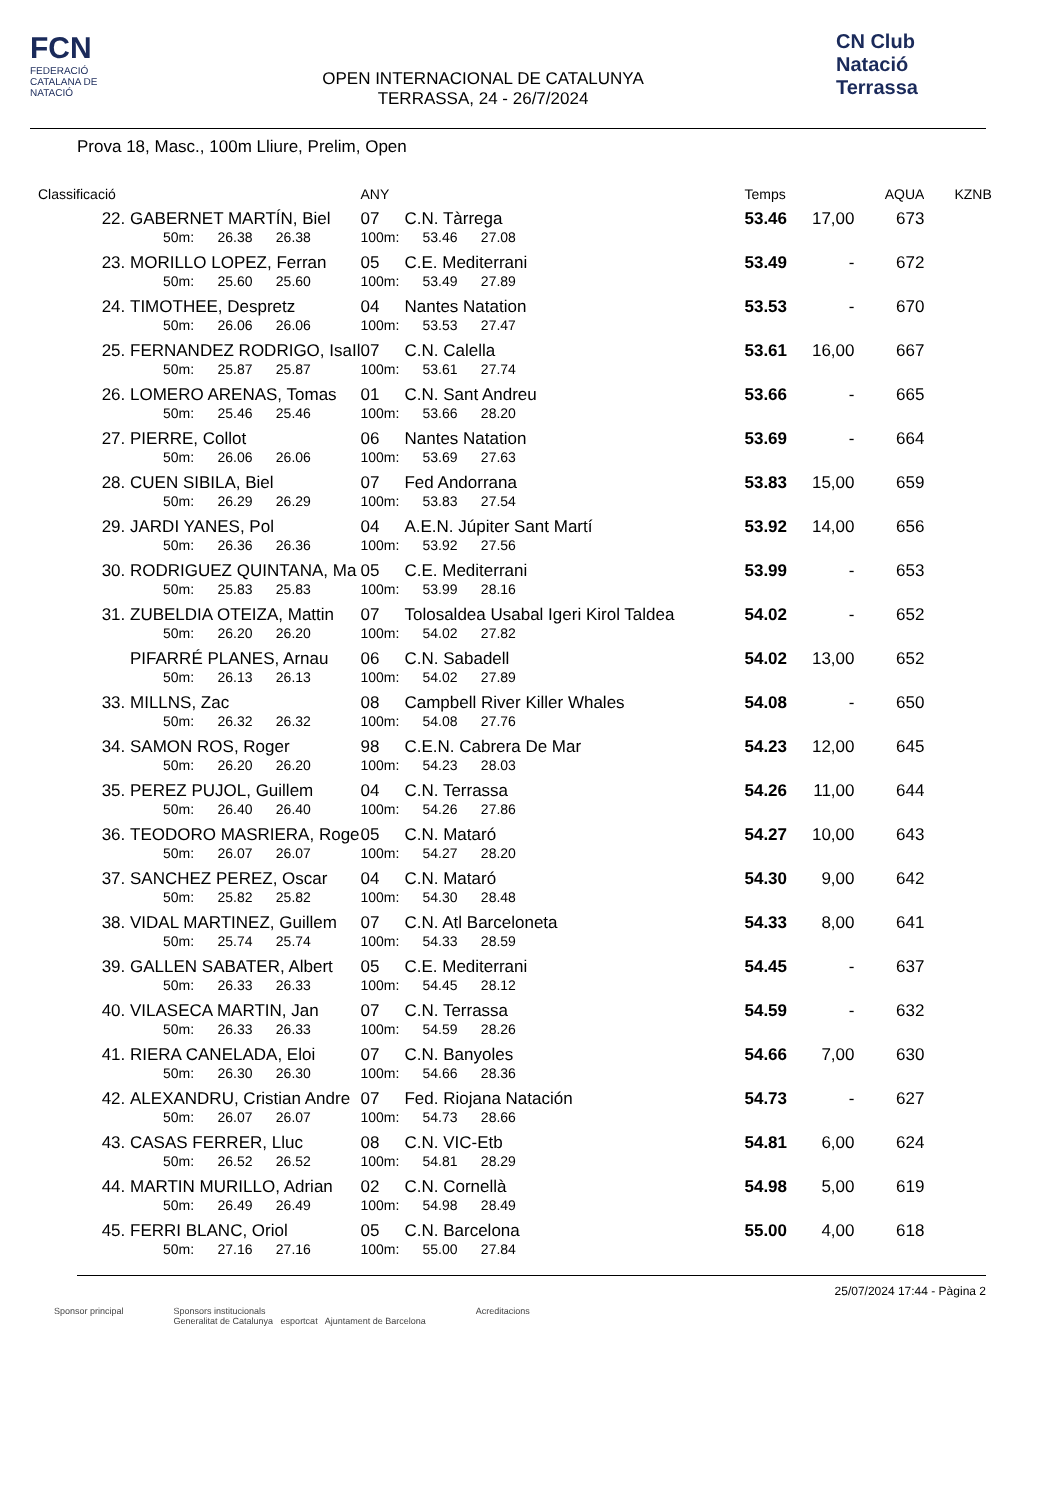FCN
FEDERACIÓ CATALANA DE NATACIÓ
OPEN INTERNACIONAL DE CATALUNYA
TERRASSA, 24 - 26/7/2024
CN Club Natació Terrassa
Prova 18, Masc., 100m Lliure, Prelim, Open
| Classificació | | ANY | | Temps | | AQUA | KZNB |
| --- | --- | --- | --- | --- | --- | --- | --- |
| 22. | GABERNET MARTÍN, Biel | 07 | C.N. Tàrrega | 53.46 | 17,00 | 673 | |
| | 50m: 26.38 26.38 | 100m: | 53.46 27.08 | | | | |
| 23. | MORILLO LOPEZ, Ferran | 05 | C.E. Mediterrani | 53.49 | - | 672 | |
| | 50m: 25.60 25.60 | 100m: | 53.49 27.89 | | | | |
| 24. | TIMOTHEE, Despretz | 04 | Nantes Natation | 53.53 | - | 670 | |
| | 50m: 26.06 26.06 | 100m: | 53.53 27.47 | | | | |
| 25. | FERNANDEZ RODRIGO, IsaIl | 07 | C.N. Calella | 53.61 | 16,00 | 667 | |
| | 50m: 25.87 25.87 | 100m: | 53.61 27.74 | | | | |
| 26. | LOMERO ARENAS, Tomas | 01 | C.N. Sant Andreu | 53.66 | - | 665 | |
| | 50m: 25.46 25.46 | 100m: | 53.66 28.20 | | | | |
| 27. | PIERRE, Collot | 06 | Nantes Natation | 53.69 | - | 664 | |
| | 50m: 26.06 26.06 | 100m: | 53.69 27.63 | | | | |
| 28. | CUEN SIBILA, Biel | 07 | Fed Andorrana | 53.83 | 15,00 | 659 | |
| | 50m: 26.29 26.29 | 100m: | 53.83 27.54 | | | | |
| 29. | JARDI YANES, Pol | 04 | A.E.N. Júpiter Sant Martí | 53.92 | 14,00 | 656 | |
| | 50m: 26.36 26.36 | 100m: | 53.92 27.56 | | | | |
| 30. | RODRIGUEZ QUINTANA, Ma | 05 | C.E. Mediterrani | 53.99 | - | 653 | |
| | 50m: 25.83 25.83 | 100m: | 53.99 28.16 | | | | |
| 31. | ZUBELDIA OTEIZA, Mattin | 07 | Tolosaldea Usabal Igeri Kirol Taldea | 54.02 | - | 652 | |
| | 50m: 26.20 26.20 | 100m: | 54.02 27.82 | | | | |
| | PIFARRÉ PLANES, Arnau | 06 | C.N. Sabadell | 54.02 | 13,00 | 652 | |
| | 50m: 26.13 26.13 | 100m: | 54.02 27.89 | | | | |
| 33. | MILLNS, Zac | 08 | Campbell River Killer Whales | 54.08 | - | 650 | |
| | 50m: 26.32 26.32 | 100m: | 54.08 27.76 | | | | |
| 34. | SAMON ROS, Roger | 98 | C.E.N. Cabrera De Mar | 54.23 | 12,00 | 645 | |
| | 50m: 26.20 26.20 | 100m: | 54.23 28.03 | | | | |
| 35. | PEREZ PUJOL, Guillem | 04 | C.N. Terrassa | 54.26 | 11,00 | 644 | |
| | 50m: 26.40 26.40 | 100m: | 54.26 27.86 | | | | |
| 36. | TEODORO MASRIERA, Roge | 05 | C.N. Mataró | 54.27 | 10,00 | 643 | |
| | 50m: 26.07 26.07 | 100m: | 54.27 28.20 | | | | |
| 37. | SANCHEZ PEREZ, Oscar | 04 | C.N. Mataró | 54.30 | 9,00 | 642 | |
| | 50m: 25.82 25.82 | 100m: | 54.30 28.48 | | | | |
| 38. | VIDAL MARTINEZ, Guillem | 07 | C.N. Atl Barceloneta | 54.33 | 8,00 | 641 | |
| | 50m: 25.74 25.74 | 100m: | 54.33 28.59 | | | | |
| 39. | GALLEN SABATER, Albert | 05 | C.E. Mediterrani | 54.45 | - | 637 | |
| | 50m: 26.33 26.33 | 100m: | 54.45 28.12 | | | | |
| 40. | VILASECA MARTIN, Jan | 07 | C.N. Terrassa | 54.59 | - | 632 | |
| | 50m: 26.33 26.33 | 100m: | 54.59 28.26 | | | | |
| 41. | RIERA CANELADA, Eloi | 07 | C.N. Banyoles | 54.66 | 7,00 | 630 | |
| | 50m: 26.30 26.30 | 100m: | 54.66 28.36 | | | | |
| 42. | ALEXANDRU, Cristian Andre | 07 | Fed. Riojana Natación | 54.73 | - | 627 | |
| | 50m: 26.07 26.07 | 100m: | 54.73 28.66 | | | | |
| 43. | CASAS FERRER, Lluc | 08 | C.N. VIC-Etb | 54.81 | 6,00 | 624 | |
| | 50m: 26.52 26.52 | 100m: | 54.81 28.29 | | | | |
| 44. | MARTIN MURILLO, Adrian | 02 | C.N. Cornellà | 54.98 | 5,00 | 619 | |
| | 50m: 26.49 26.49 | 100m: | 54.98 28.49 | | | | |
| 45. | FERRI BLANC, Oriol | 05 | C.N. Barcelona | 55.00 | 4,00 | 618 | |
| | 50m: 27.16 27.16 | 100m: | 55.00 27.84 | | | | |
25/07/2024 17:44 - Pàgina 2
Sponsor principal Sponsors institucionals
Generalitat de Catalunya esportcat Ajuntament de Barcelona Acreditacions